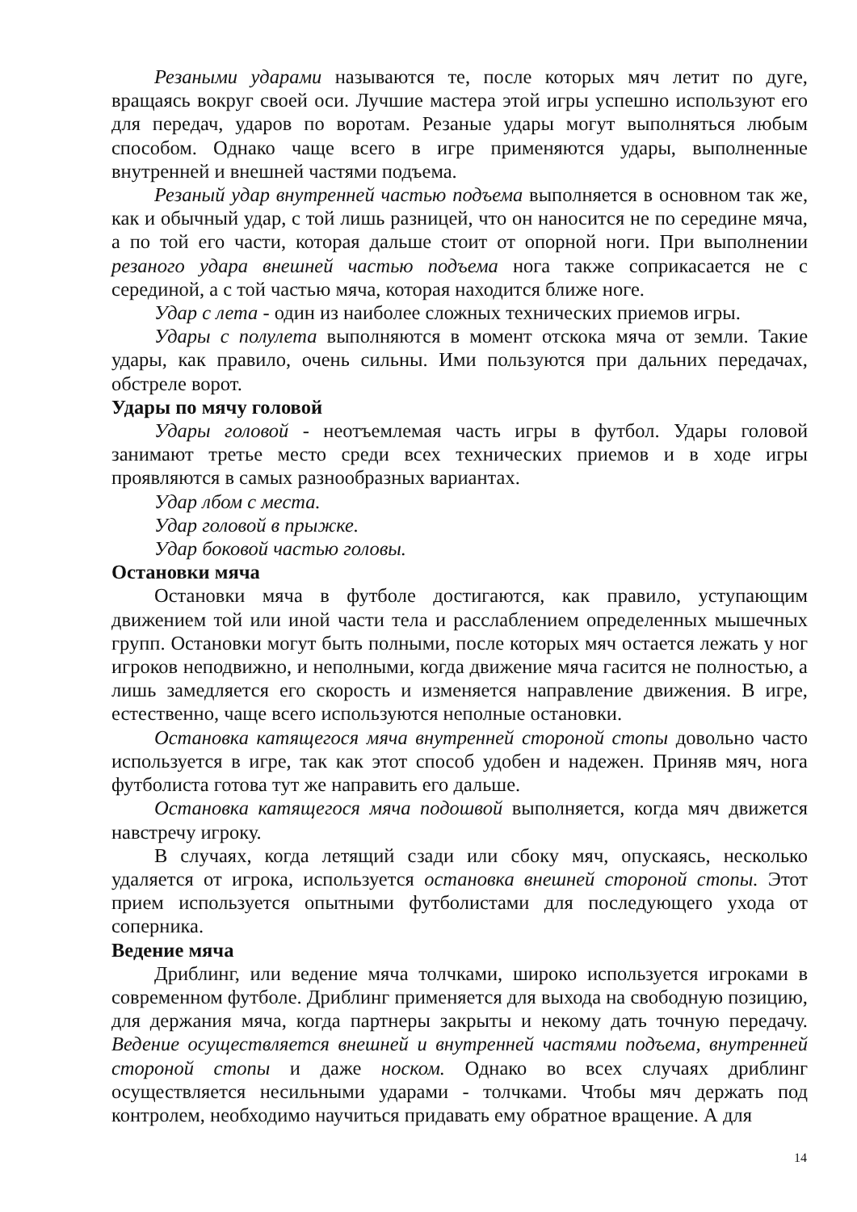Резаными ударами называются те, после которых мяч летит по дуге, вращаясь вокруг своей оси. Лучшие мастера этой игры успешно используют его для передач, ударов по воротам. Резаные удары могут выполняться любым способом. Однако чаще всего в игре применяются удары, выполненные внутренней и внешней частями подъема.
Резаный удар внутренней частью подъема выполняется в основном так же, как и обычный удар, с той лишь разницей, что он наносится не по середине мяча, а по той его части, которая дальше стоит от опорной ноги. При выполнении резаного удара внешней частью подъема нога также соприкасается не с серединой, а с той частью мяча, которая находится ближе ноге.
Удар с лета - один из наиболее сложных технических приемов игры.
Удары с полулета выполняются в момент отскока мяча от земли. Такие удары, как правило, очень сильны. Ими пользуются при дальних передачах, обстреле ворот.
Удары по мячу головой
Удары головой - неотъемлемая часть игры в футбол. Удары головой занимают третье место среди всех технических приемов и в ходе игры проявляются в самых разнообразных вариантах.
Удар лбом с места.
Удар головой в прыжке.
Удар боковой частью головы.
Остановки мяча
Остановки мяча в футболе достигаются, как правило, уступающим движением той или иной части тела и расслаблением определенных мышечных групп. Остановки могут быть полными, после которых мяч остается лежать у ног игроков неподвижно, и неполными, когда движение мяча гасится не полностью, а лишь замедляется его скорость и изменяется направление движения. В игре, естественно, чаще всего используются неполные остановки.
Остановка катящегося мяча внутренней стороной стопы довольно часто используется в игре, так как этот способ удобен и надежен. Приняв мяч, нога футболиста готова тут же направить его дальше.
Остановка катящегося мяча подошвой выполняется, когда мяч движется навстречу игроку.
В случаях, когда летящий сзади или сбоку мяч, опускаясь, несколько удаляется от игрока, используется остановка внешней стороной стопы. Этот прием используется опытными футболистами для последующего ухода от соперника.
Ведение мяча
Дриблинг, или ведение мяча толчками, широко используется игроками в современном футболе. Дриблинг применяется для выхода на свободную позицию, для держания мяча, когда партнеры закрыты и некому дать точную передачу. Ведение осуществляется внешней и внутренней частями подъема, внутренней стороной стопы и даже носком. Однако во всех случаях дриблинг осуществляется несильными ударами - толчками. Чтобы мяч держать под контролем, необходимо научиться придавать ему обратное вращение. А для
14